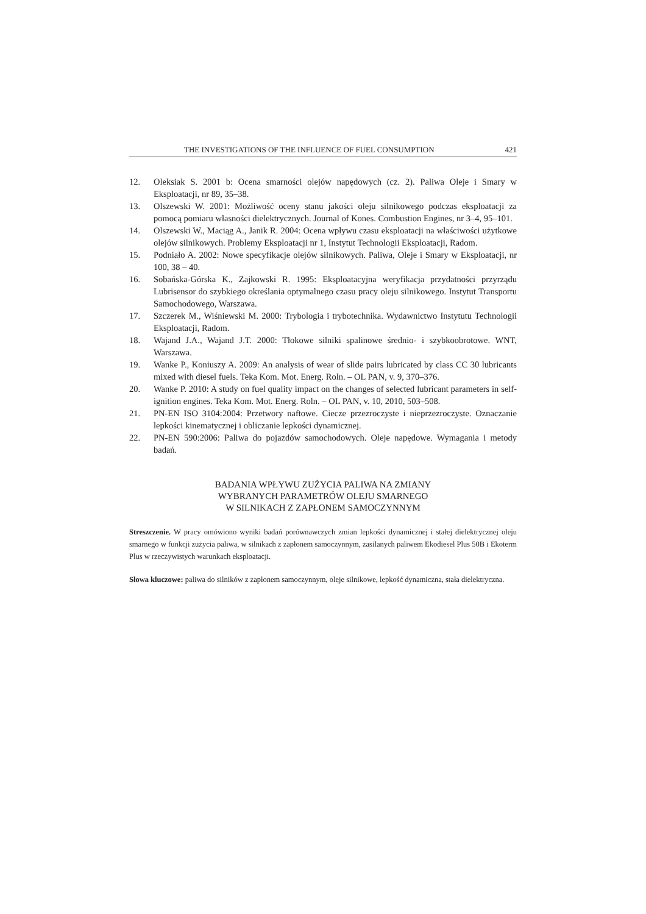THE INVESTIGATIONS OF THE INFLUENCE OF FUEL CONSUMPTION 421
12. Oleksiak S. 2001 b: Ocena smarności olejów napędowych (cz. 2). Paliwa Oleje i Smary w Eksploatacji, nr 89, 35–38.
13. Olszewski W. 2001: Możliwość oceny stanu jakości oleju silnikowego podczas eksploatacji za pomocą pomiaru własności dielektrycznych. Journal of Kones. Combustion Engines, nr 3–4, 95–101.
14. Olszewski W., Maciąg A., Janik R. 2004: Ocena wpływu czasu eksploatacji na właściwości użytkowe olejów silnikowych. Problemy Eksploatacji nr 1, Instytut Technologii Eksploatacji, Radom.
15. Podniało A. 2002: Nowe specyfikacje olejów silnikowych. Paliwa, Oleje i Smary w Eksploatacji, nr 100, 38 – 40.
16. Sobańska-Górska K., Zajkowski R. 1995: Eksploatacyjna weryfikacja przydatności przyrządu Lubrisensor do szybkiego określania optymalnego czasu pracy oleju silnikowego. Instytut Transportu Samochodowego, Warszawa.
17. Szczerek M., Wiśniewski M. 2000: Trybologia i trybotechnika. Wydawnictwo Instytutu Technologii Eksploatacji, Radom.
18. Wajand J.A., Wajand J.T. 2000: Tłokowe silniki spalinowe średnio- i szybkoobrotowe. WNT, Warszawa.
19. Wanke P., Koniuszy A. 2009: An analysis of wear of slide pairs lubricated by class CC 30 lubricants mixed with diesel fuels. Teka Kom. Mot. Energ. Roln. – OL PAN, v. 9, 370–376.
20. Wanke P. 2010: A study on fuel quality impact on the changes of selected lubricant parameters in self-ignition engines. Teka Kom. Mot. Energ. Roln. – OL PAN, v. 10, 2010, 503–508.
21. PN-EN ISO 3104:2004: Przetwory naftowe. Ciecze przezroczyste i nieprzezroczyste. Oznaczanie lepkości kinematycznej i obliczanie lepkości dynamicznej.
22. PN-EN 590:2006: Paliwa do pojazdów samochodowych. Oleje napędowe. Wymagania i metody badań.
BADANIA WPŁYWU ZUŻYCIA PALIWA NA ZMIANY
WYBRANYCH PARAMETRÓW OLEJU SMARNEGO
W SILNIKACH Z ZAPŁONEM SAMOCZYNNYM
Streszczenie. W pracy omówiono wyniki badań porównawczych zmian lepkości dynamicznej i stałej dielektrycznej oleju smarnego w funkcji zużycia paliwa, w silnikach z zapłonem samoczynnym, zasilanych paliwem Ekodiesel Plus 50B i Ekoterm Plus w rzeczywistych warunkach eksploatacji.
Słowa kluczowe: paliwa do silników z zapłonem samoczynnym, oleje silnikowe, lepkość dynamiczna, stała dielektryczna.